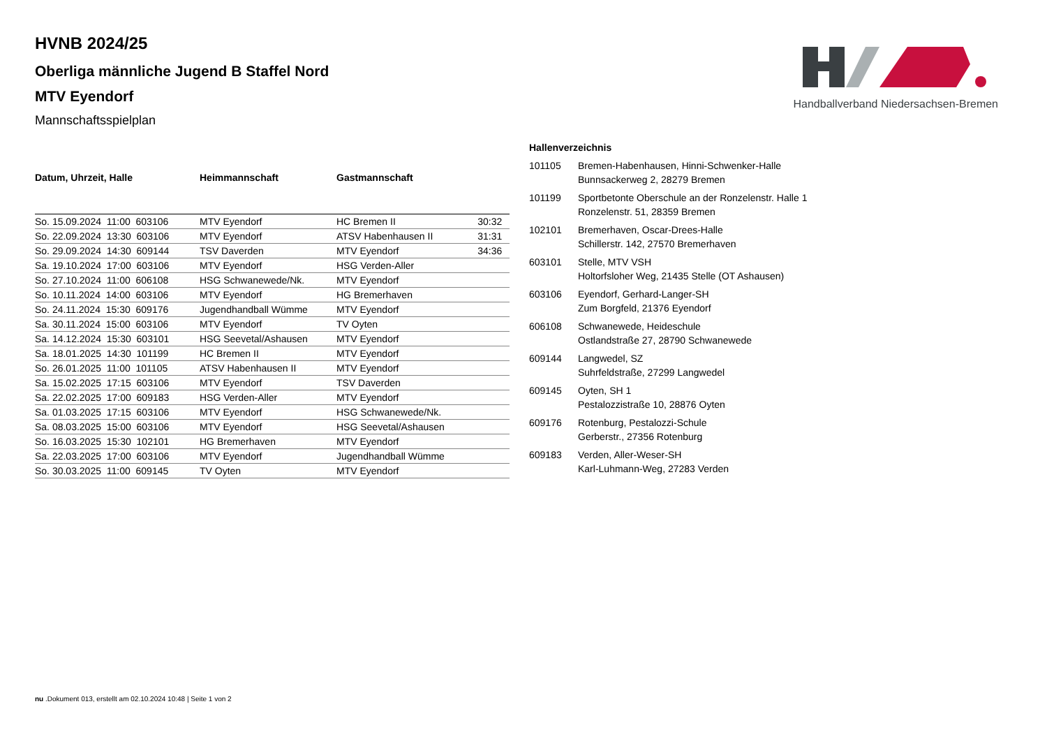Handballverband Niedersachsen-Bremen
HVNB 2024/25
Oberliga männliche Jugend B Staffel Nord
MTV Eyendorf
Mannschaftsspielplan
| Datum, Uhrzeit, Halle | Heimmannschaft | Gastmannschaft | |
| --- | --- | --- | --- |
| So. 15.09.2024 11:00 603106 | MTV Eyendorf | HC Bremen II | 30:32 |
| So. 22.09.2024 13:30 603106 | MTV Eyendorf | ATSV Habenhausen II | 31:31 |
| So. 29.09.2024 14:30 609144 | TSV Daverden | MTV Eyendorf | 34:36 |
| Sa. 19.10.2024 17:00 603106 | MTV Eyendorf | HSG Verden-Aller | |
| So. 27.10.2024 11:00 606108 | HSG Schwanewede/Nk. | MTV Eyendorf | |
| So. 10.11.2024 14:00 603106 | MTV Eyendorf | HG Bremerhaven | |
| So. 24.11.2024 15:30 609176 | Jugendhandball Wümme | MTV Eyendorf | |
| Sa. 30.11.2024 15:00 603106 | MTV Eyendorf | TV Oyten | |
| Sa. 14.12.2024 15:30 603101 | HSG Seevetal/Ashausen | MTV Eyendorf | |
| Sa. 18.01.2025 14:30 101199 | HC Bremen II | MTV Eyendorf | |
| So. 26.01.2025 11:00 101105 | ATSV Habenhausen II | MTV Eyendorf | |
| Sa. 15.02.2025 17:15 603106 | MTV Eyendorf | TSV Daverden | |
| Sa. 22.02.2025 17:00 609183 | HSG Verden-Aller | MTV Eyendorf | |
| Sa. 01.03.2025 17:15 603106 | MTV Eyendorf | HSG Schwanewede/Nk. | |
| Sa. 08.03.2025 15:00 603106 | MTV Eyendorf | HSG Seevetal/Ashausen | |
| So. 16.03.2025 15:30 102101 | HG Bremerhaven | MTV Eyendorf | |
| Sa. 22.03.2025 17:00 603106 | MTV Eyendorf | Jugendhandball Wümme | |
| So. 30.03.2025 11:00 609145 | TV Oyten | MTV Eyendorf | |
| Hallenverzeichnis | |
| --- | --- |
| 101105 | Bremen-Habenhausen, Hinni-Schwenker-Halle Bunnsackerweg 2, 28279 Bremen |
| 101199 | Sportbetonte Oberschule an der Ronzelenstr. Halle 1 Ronzelenstr. 51, 28359 Bremen |
| 102101 | Bremerhaven, Oscar-Drees-Halle Schillerstr. 142, 27570 Bremerhaven |
| 603101 | Stelle, MTV VSH Holtorfsloher Weg, 21435 Stelle (OT Ashausen) |
| 603106 | Eyendorf, Gerhard-Langer-SH Zum Borgfeld, 21376 Eyendorf |
| 606108 | Schwanewede, Heideschule Ostlandstraße 27, 28790 Schwanewede |
| 609144 | Langwedel, SZ Suhrfeldstraße, 27299 Langwedel |
| 609145 | Oyten, SH 1 Pestalozzistraße 10, 28876 Oyten |
| 609176 | Rotenburg, Pestalozzi-Schule Gerberstr., 27356 Rotenburg |
| 609183 | Verden, Aller-Weser-SH Karl-Luhmann-Weg, 27283 Verden |
nu .Dokument 013, erstellt am 02.10.2024 10:48 | Seite 1 von 2